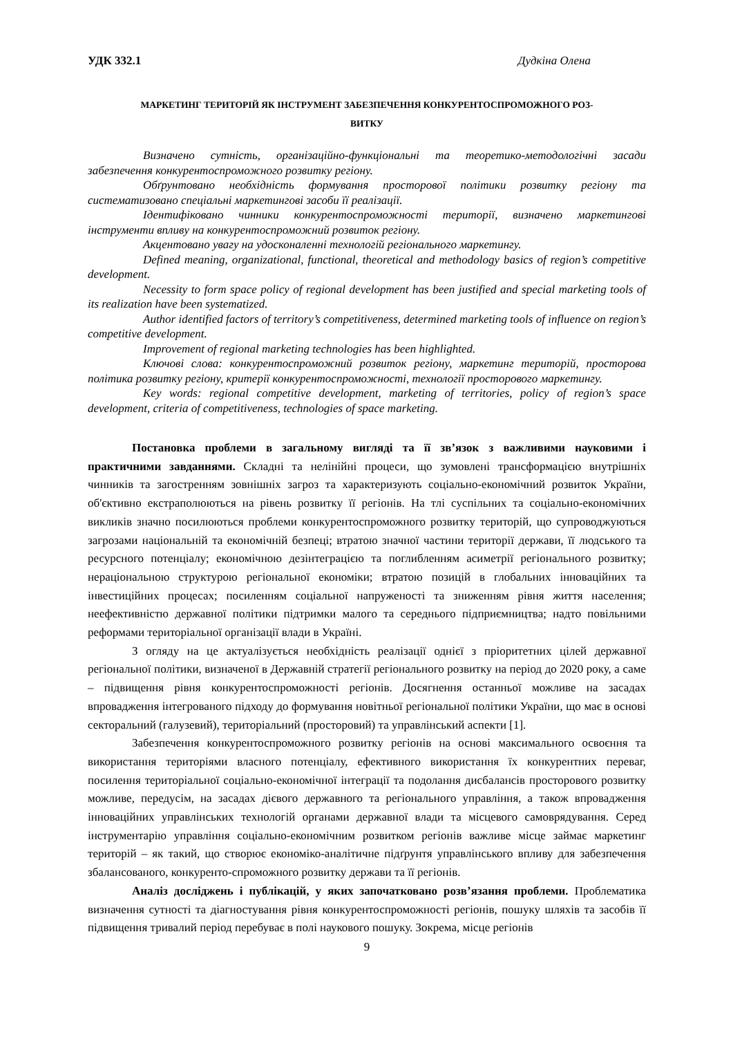УДК 332.1 Дудкіна Олена
МАРКЕТИНГ ТЕРИТОРІЙ ЯК ІНСТРУМЕНТ ЗАБЕЗПЕЧЕННЯ КОНКУРЕНТОСПРОМОЖНОГО РОЗ-
ВИТКУ
Визначено сутність, організаційно-функціональні та теоретико-методологічні засади забезпечення конкурентоспроможного розвитку регіону.
Обґрунтовано необхідність формування просторової політики розвитку регіону та систематизовано спеціальні маркетингові засоби її реалізації.
Ідентифіковано чинники конкурентоспроможності території, визначено маркетингові інструменти впливу на конкурентоспроможний розвиток регіону.
Акцентовано увагу на удосконаленні технологій регіонального маркетингу.
Defined meaning, organizational, functional, theoretical and methodology basics of region’s competitive development.
Necessity to form space policy of regional development has been justified and special marketing tools of its realization have been systematized.
Author identified factors of territory’s competitiveness, determined marketing tools of influence on region’s competitive development.
Improvement of regional marketing technologies has been highlighted.
Ключові слова: конкурентоспроможний розвиток регіону, маркетинг територій, просторова політика розвитку регіону, критерії конкурентоспроможності, технології просторового маркетингу.
Key words: regional competitive development, marketing of territories, policy of region’s space development, criteria of competitiveness, technologies of space marketing.
Постановка проблеми в загальному вигляді та її зв’язок з важливими науковими і практичними завданнями. Складні та нелінійні процеси, що зумовлені трансформацією внутрішніх чинників та загостренням зовнішніх загроз та характеризують соціально-економічний розвиток України, об'єктивно екстраполюються на рівень розвитку її регіонів. На тлі суспільних та соціально-економічних викликів значно посилюються проблеми конкурентоспроможного розвитку територій, що супроводжуються загрозами національній та економічній безпеці; втратою значної частини території держави, її людського та ресурсного потенціалу; економічною дезінтеграцією та поглибленням асиметрії регіонального розвитку; нераціональною структурою регіональної економіки; втратою позицій в глобальних інноваційних та інвестиційних процесах; посиленням соціальної напруженості та зниженням рівня життя населення; неефективністю державної політики підтримки малого та середнього підприємництва; надто повільними реформами територіальної організації влади в Україні.
З огляду на це актуалізується необхідність реалізації однієї з пріоритетних цілей державної регіональної політики, визначеної в Державній стратегії регіонального розвитку на період до 2020 року, а саме – підвищення рівня конкурентоспроможності регіонів. Досягнення останньої можливе на засадах впровадження інтегрованого підходу до формування новітньої регіональної політики України, що має в основі секторальний (галузевий), територіальний (просторовий) та управлінський аспекти [1].
Забезпечення конкурентоспроможного розвитку регіонів на основі максимального освоєння та використання територіями власного потенціалу, ефективного використання їх конкурентних переваг, посилення територіальної соціально-економічної інтеграції та подолання дисбалансів просторового розвитку можливе, передусім, на засадах дієвого державного та регіонального управління, а також впровадження інноваційних управлінських технологій органами державної влади та місцевого самоврядування. Серед інструментарію управління соціально-економічним розвитком регіонів важливе місце займає маркетинг територій – як такий, що створює економіко-аналітичне підґрунтя управлінського впливу для забезпечення збалансованого, конкуренто-спроможного розвитку держави та її регіонів.
Аналіз досліджень і публікацій, у яких започатковано розв’язання проблеми. Проблематика визначення сутності та діагностування рівня конкурентоспроможності регіонів, пошуку шляхів та засобів її підвищення тривалий період перебуває в полі наукового пошуку. Зокрема, місце регіонів
9